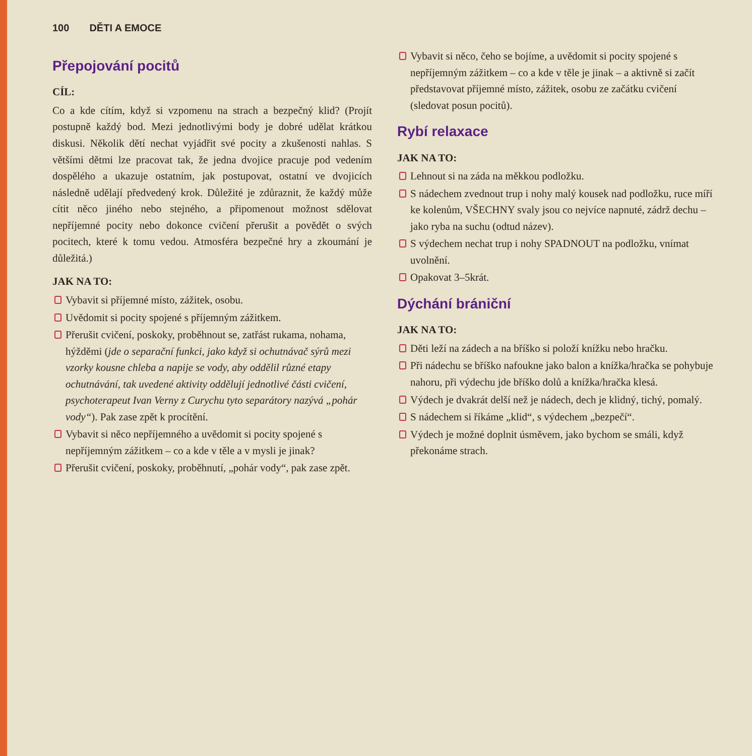100 DĚTI A EMOCE
Přepojování pocitů
CÍL:
Co a kde cítím, když si vzpomenu na strach a bezpečný klid? (Projít postupně každý bod. Mezi jednotlivými body je dobré udělat krátkou diskusi. Několik dětí nechat vyjádřit své pocity a zkušenosti nahlas. S většími dětmi lze pracovat tak, že jedna dvojice pracuje pod vedením dospělého a ukazuje ostatním, jak postupovat, ostatní ve dvojicích následně udělají předvedený krok. Důležité je zdůraznit, že každý může cítit něco jiného nebo stejného, a připomenout možnost sdělovat nepříjemné pocity nebo dokonce cvičení přerušit a povědět o svých pocitech, které k tomu vedou. Atmosféra bezpečné hry a zkoumání je důležitá.)
JAK NA TO:
Vybavit si příjemné místo, zážitek, osobu.
Uvědomit si pocity spojené s příjemným zážitkem.
Přerušit cvičení, poskoky, proběhnout se, zatřást rukama, nohama, hýžděmi (jde o separační funkci, jako když si ochutnávač sýrů mezi vzorky kousne chleba a napije se vody, aby oddělil různé etapy ochutnávání, tak uvedené aktivity oddělují jednotlivé části cvičení, psychoterapeut Ivan Verny z Curychu tyto separátory nazývá „pohár vody“). Pak zase zpět k procítění.
Vybavit si něco nepříjemného a uvědomit si pocity spojené s nepříjemným zážitkem – co a kde v těle a v mysli je jinak?
Přerušit cvičení, poskoky, proběhnutí, „pohár vody“, pak zase zpět.
Vybavit si něco, čeho se bojíme, a uvědomit si pocity spojené s nepříjemným zážitkem – co a kde v těle je jinak – a aktivně si začít představovat příjemné místo, zážitek, osobu ze začátku cvičení (sledovat posun pocitů).
Rybí relaxace
JAK NA TO:
Lehnout si na záda na měkkou podložku.
S nádechem zvednout trup i nohy malý kousek nad podložku, ruce míří ke kolenům, VŠECHNY svaly jsou co nejvíce napnuté, zádrž dechu – jako ryba na suchu (odtud název).
S výdechem nechat trup i nohy SPADNOUT na podložku, vnímat uvolnění.
Opakovat 3–5krát.
Dýchání brániční
JAK NA TO:
Děti leží na zádech a na bříško si položí knížku nebo hračku.
Při nádechu se bříško nafoukne jako balon a knížka/hračka se pohybuje nahoru, při výdechu jde bříško dolů a knížka/hračka klesá.
Výdech je dvakrát delší než je nádech, dech je klidný, tichý, pomalý.
S nádechem si říkáme „klid“, s výdechem „bezpečí“.
Výdech je možné doplnit úsměvem, jako bychom se smáli, když překonáme strach.